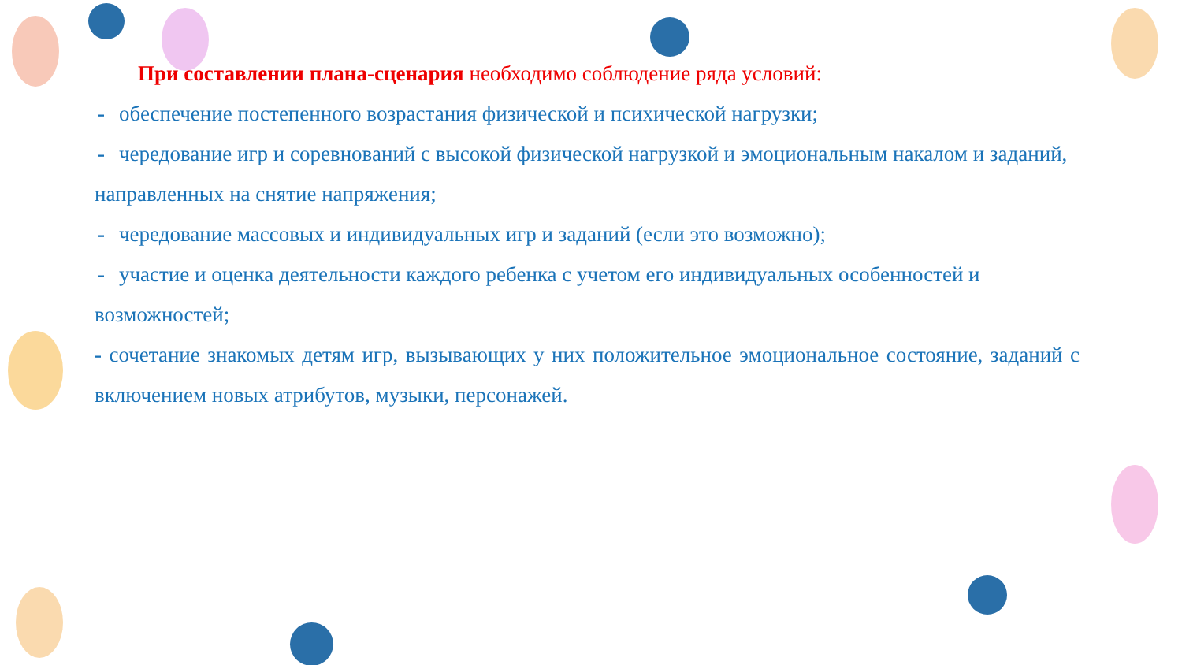При составлении плана-сценария необходимо соблюдение ряда условий:
- обеспечение постепенного возрастания физической и психической нагрузки;
- чередование игр и соревнований с высокой физической нагрузкой и эмоциональным накалом и заданий, направленных на снятие напряжения;
- чередование массовых и индивидуальных игр и заданий (если это возможно);
- участие и оценка деятельности каждого ребенка с учетом его индивидуальных особенностей и возможностей;
- сочетание знакомых детям игр, вызывающих у них положительное эмоциональное состояние, заданий с включением новых атрибутов, музыки, персонажей.